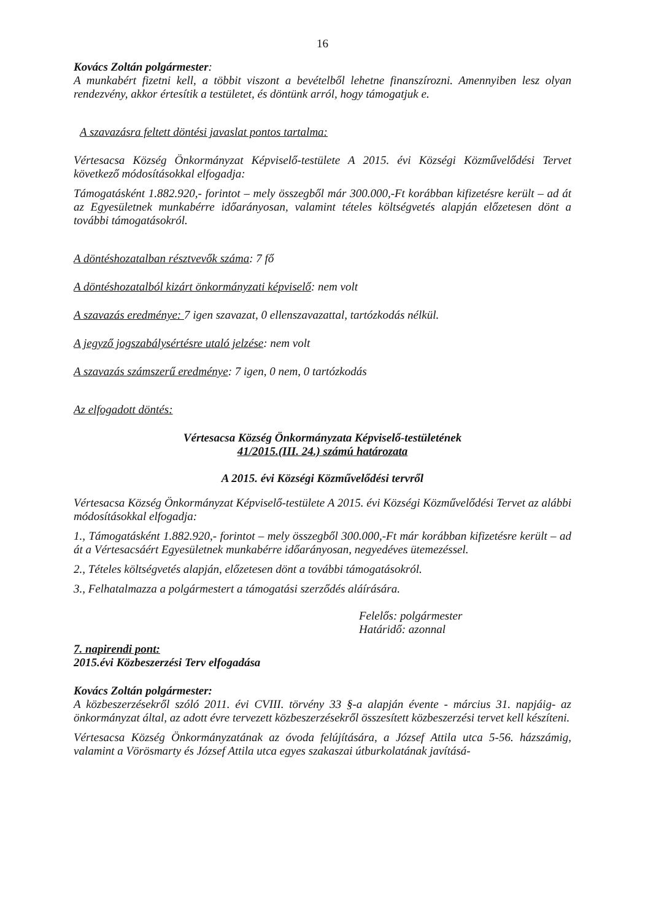16
Kovács Zoltán polgármester:
A munkabért fizetni kell, a többit viszont a bevételből lehetne finanszírozni. Amennyiben lesz olyan rendezvény, akkor értesítik a testületet, és döntünk arról, hogy támogatjuk e.
A szavazásra feltett döntési javaslat pontos tartalma:
Vértesacsa Község Önkormányzat Képviselő-testülete A 2015. évi Községi Közművelődési Tervet következő módosításokkal elfogadja:
Támogatásként 1.882.920,- forintot – mely összegből már 300.000,-Ft korábban kifizetésre került – ad át az Egyesületnek munkabérre időarányosan, valamint tételes költségvetés alapján előzetesen dönt a további támogatásokról.
A döntéshozatalban résztvevők száma: 7 fő
A döntéshozatalból kizárt önkormányzati képviselő: nem volt
A szavazás eredménye: 7 igen szavazat, 0 ellenszavazattal, tartózkodás nélkül.
A jegyző jogszabálysértésre utaló jelzése: nem volt
A szavazás számszerű eredménye: 7 igen, 0 nem, 0 tartózkodás
Az elfogadott döntés:
Vértesacsa Község Önkormányzata Képviselő-testületének
41/2015.(III. 24.) számú határozata
A 2015. évi Községi Közművelődési tervről
Vértesacsa Község Önkormányzat Képviselő-testülete A 2015. évi Községi Közművelődési Tervet az alábbi módosításokkal elfogadja:
1., Támogatásként 1.882.920,- forintot – mely összegből 300.000,-Ft már korábban kifizetésre került – ad át a Vértesacsáért Egyesületnek munkabérre időarányosan, negyedéves ütemezéssel.
2., Tételes költségvetés alapján, előzetesen dönt a további támogatásokról.
3., Felhatalmazza a polgármestert a támogatási szerződés aláírására.
Felelős: polgármester
Határidő: azonnal
7. napirendi pont:
2015.évi Közbeszerzési Terv elfogadása
Kovács Zoltán polgármester:
A közbeszerzésekről szóló 2011. évi CVIII. törvény 33 §-a alapján évente - március 31. napjáig- az önkormányzat által, az adott évre tervezett közbeszerzésekről összesített közbeszerzési tervet kell készíteni.
Vértesacsa Község Önkormányzatának az óvoda felújítására, a József Attila utca 5-56. házszámig, valamint a Vörösmarty és József Attila utca egyes szakaszai útburkolatának javításá-